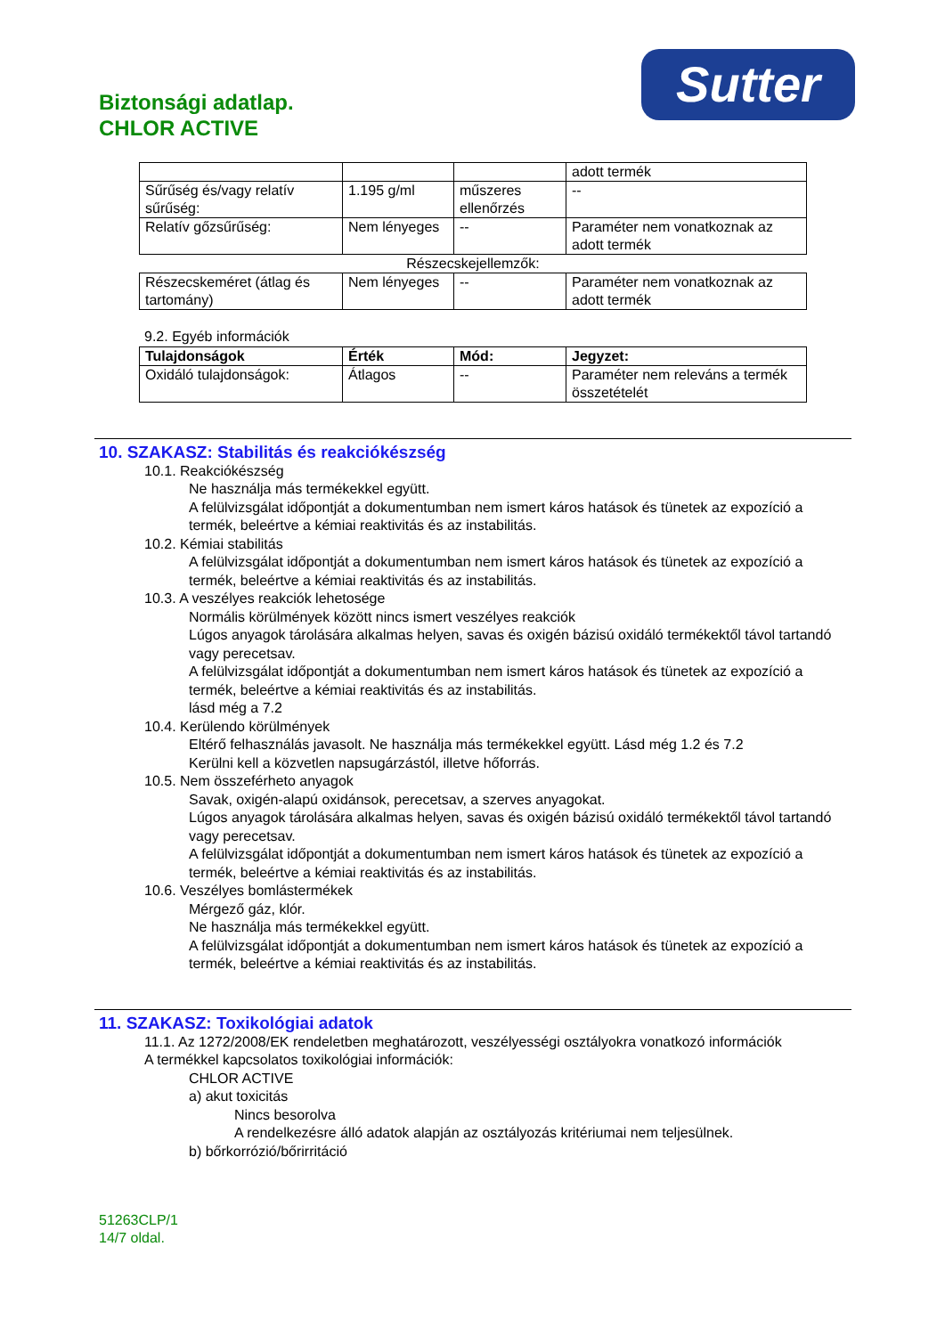Biztonsági adatlap.
CHLOR ACTIVE
Sutter
| | | | adott termék |
| Sűrűség és/vagy relatív sűrűség: | 1.195 g/ml | műszeres ellenőrzés | -- |
| Relatív gőzsűrűség: | Nem lényeges | -- | Paraméter nem vonatkoznak az adott termék |
Részecskejellemzők:
| Részecskeméret (átlag és tartomány) | Nem lényeges | -- | Paraméter nem vonatkoznak az adott termék |
9.2. Egyéb információk
| Tulajdonságok | Érték | Mód: | Jegyzet: |
| --- | --- | --- | --- |
| Oxidáló tulajdonságok: | Átlagos | -- | Paraméter nem releváns a termék összetételét |
10. SZAKASZ: Stabilitás és reakciókészség
10.1. Reakciókészség
Ne használja más termékekkel együtt.
A felülvizsgálat időpontját a dokumentumban nem ismert káros hatások és tünetek az expozíció a termék, beleértve a kémiai reaktivitás és az instabilitás.
10.2. Kémiai stabilitás
A felülvizsgálat időpontját a dokumentumban nem ismert káros hatások és tünetek az expozíció a termék, beleértve a kémiai reaktivitás és az instabilitás.
10.3. A veszélyes reakciók lehetosége
Normális körülmények között nincs ismert veszélyes reakciók
Lúgos anyagok tárolására alkalmas helyen, savas és oxigén bázisú oxidáló termékektől távol tartandó vagy perecetsav.
A felülvizsgálat időpontját a dokumentumban nem ismert káros hatások és tünetek az expozíció a termék, beleértve a kémiai reaktivitás és az instabilitás.
lásd még a 7.2
10.4. Kerülendo körülmények
Eltérő felhasználás javasolt. Ne használja más termékekkel együtt. Lásd még 1.2 és 7.2
Kerülni kell a közvetlen napsugárzástól, illetve hőforrás.
10.5. Nem összeférheto anyagok
Savak, oxigén-alapú oxidánsok, perecetsav, a szerves anyagokat.
Lúgos anyagok tárolására alkalmas helyen, savas és oxigén bázisú oxidáló termékektől távol tartandó vagy perecetsav.
A felülvizsgálat időpontját a dokumentumban nem ismert káros hatások és tünetek az expozíció a termék, beleértve a kémiai reaktivitás és az instabilitás.
10.6. Veszélyes bomlástermékek
Mérgező gáz, klór.
Ne használja más termékekkel együtt.
A felülvizsgálat időpontját a dokumentumban nem ismert káros hatások és tünetek az expozíció a termék, beleértve a kémiai reaktivitás és az instabilitás.
11. SZAKASZ: Toxikológiai adatok
11.1. Az 1272/2008/EK rendeletben meghatározott, veszélyességi osztályokra vonatkozó információk
A termékkel kapcsolatos toxikológiai információk:
CHLOR ACTIVE
a) akut toxicitás
Nincs besorolva
A rendelkezésre álló adatok alapján az osztályozás kritériumai nem teljesülnek.
b) bőrkorrózió/bőrirritáció
51263CLP/1
14/7 oldal.